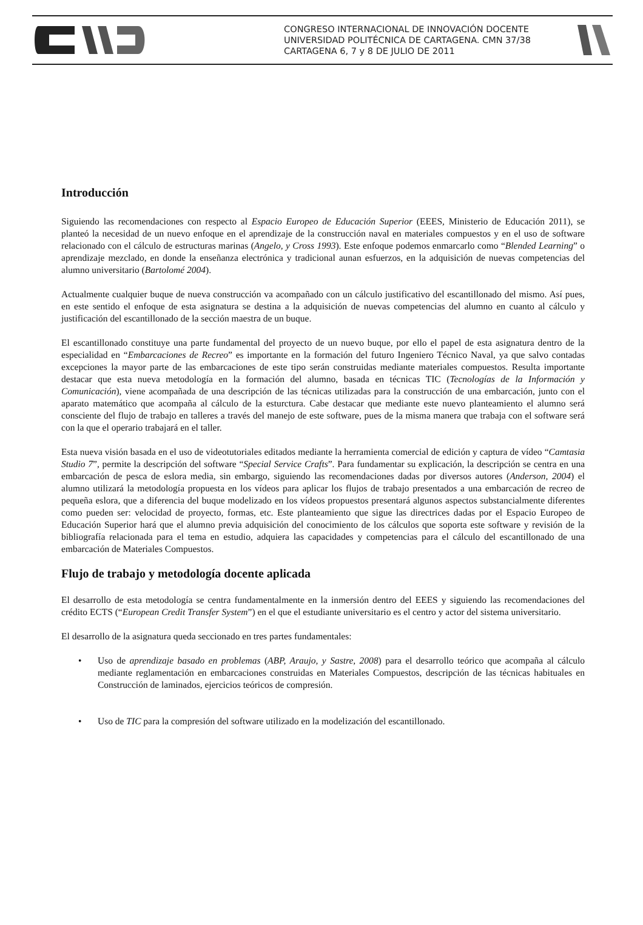CONGRESO INTERNACIONAL DE INNOVACIÓN DOCENTE
UNIVERSIDAD POLITÉCNICA DE CARTAGENA. CMN 37/38
CARTAGENA 6, 7 y 8 DE JULIO DE 2011
Introducción
Siguiendo las recomendaciones con respecto al Espacio Europeo de Educación Superior (EEES, Ministerio de Educación 2011), se planteó la necesidad de un nuevo enfoque en el aprendizaje de la construcción naval en materiales compuestos y en el uso de software relacionado con el cálculo de estructuras marinas (Angelo, y Cross 1993). Este enfoque podemos enmarcarlo como “Blended Learning” o aprendizaje mezclado, en donde la enseñanza electrónica y tradicional aunan esfuerzos, en la adquisición de nuevas competencias del alumno universitario (Bartolomé 2004).
Actualmente cualquier buque de nueva construcción va acompañado con un cálculo justificativo del escantillonado del mismo. Así pues, en este sentido el enfoque de esta asignatura se destina a la adquisición de nuevas competencias del alumno en cuanto al cálculo y justificación del escantillonado de la sección maestra de un buque.
El escantillonado constituye una parte fundamental del proyecto de un nuevo buque, por ello el papel de esta asignatura dentro de la especialidad en “Embarcaciones de Recreo” es importante en la formación del futuro Ingeniero Técnico Naval, ya que salvo contadas excepciones la mayor parte de las embarcaciones de este tipo serán construidas mediante materiales compuestos. Resulta importante destacar que esta nueva metodología en la formación del alumno, basada en técnicas TIC (Tecnologías de la Información y Comunicación), viene acompañada de una descripción de las técnicas utilizadas para la construcción de una embarcación, junto con el aparato matemático que acompaña al cálculo de la esturctura. Cabe destacar que mediante este nuevo planteamiento el alumno será consciente del flujo de trabajo en talleres a través del manejo de este software, pues de la misma manera que trabaja con el software será con la que el operario trabajará en el taller.
Esta nueva visión basada en el uso de videotutoriales editados mediante la herramienta comercial de edición y captura de vídeo “Camtasia Studio 7”, permite la descripción del software “Special Service Crafts”. Para fundamentar su explicación, la descripción se centra en una embarcación de pesca de eslora media, sin embargo, siguiendo las recomendaciones dadas por diversos autores (Anderson, 2004) el alumno utilizará la metodología propuesta en los vídeos para aplicar los flujos de trabajo presentados a una embarcación de recreo de pequeña eslora, que a diferencia del buque modelizado en los vídeos propuestos presentará algunos aspectos substancialmente diferentes como pueden ser: velocidad de proyecto, formas, etc. Este planteamiento que sigue las directrices dadas por el Espacio Europeo de Educación Superior hará que el alumno previa adquisición del conocimiento de los cálculos que soporta este software y revisión de la bibliografía relacionada para el tema en estudio, adquiera las capacidades y competencias para el cálculo del escantillonado de una embarcación de Materiales Compuestos.
Flujo de trabajo y metodología docente aplicada
El desarrollo de esta metodología se centra fundamentalmente en la inmersión dentro del EEES y siguiendo las recomendaciones del crédito ECTS (“European Credit Transfer System”) en el que el estudiante universitario es el centro y actor del sistema universitario.
El desarrollo de la asignatura queda seccionado en tres partes fundamentales:
• Uso de aprendizaje basado en problemas (ABP, Araujo, y Sastre, 2008) para el desarrollo teórico que acompaña al cálculo mediante reglamentación en embarcaciones construidas en Materiales Compuestos, descripción de las técnicas habituales en Construcción de laminados, ejercicios teóricos de compresión.
• Uso de TIC para la compresión del software utilizado en la modelización del escantillonado.